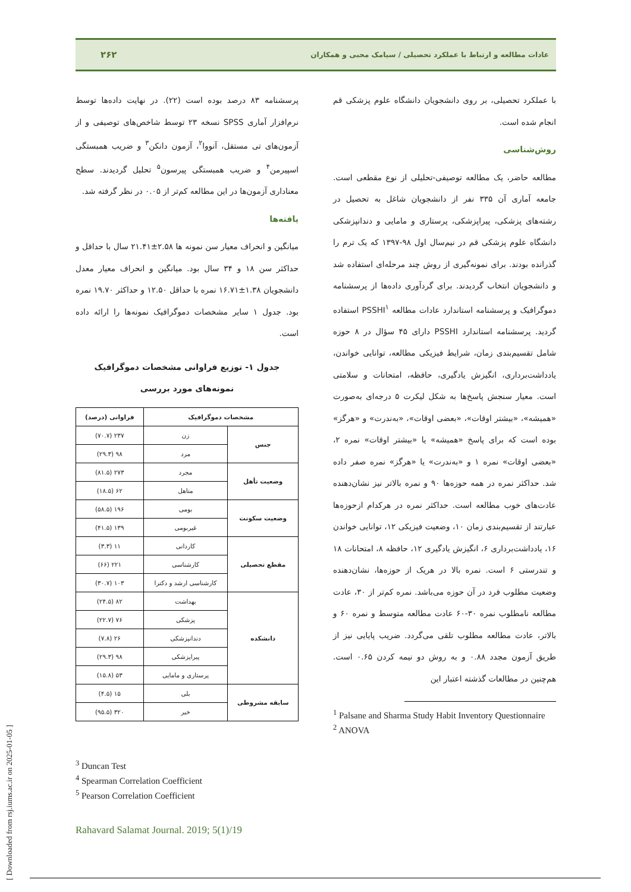عادات مطالعه و ارتباط با عملکرد تحصیلی / سیامک محبی و همکاران ۲۶۲
با عملکرد تحصیلی، بر روی دانشجویان دانشگاه علوم پزشکی قم انجام شده است.
روش‌شناسی
مطالعه حاضر، یک مطالعه توصیفی-تحلیلی از نوع مقطعی است. جامعه آماری آن ۳۳۵ نفر از دانشجویان شاغل به تحصیل در رشته‌های پزشکی، پیراپزشکی، پرستاری و مامایی و دندانپزشکی دانشگاه علوم پزشکی قم در نیم‌سال اول ۹۸-۱۳۹۷ که یک ترم را گذرانده بودند. برای نمونه‌گیری از روش چند مرحله‌ای استفاده شد و دانشجویان انتخاب گردیدند. برای گردآوری داده‌ها از پرسشنامه دموگرافیک و پرسشنامه استاندارد عادات مطالعه PSSHI<sup>۱</sup> استفاده گردید. پرسشنامه استاندارد PSSHI دارای ۴۵ سؤال در ۸ حوزه شامل تقسیم‌بندی زمان، شرایط فیزیکی مطالعه، توانایی خواندن، یادداشت‌برداری، انگیزش یادگیری، حافظه، امتحانات و سلامتی است. معیار سنجش پاسخ‌ها به شکل لیکرت ۵ درجه‌ای به‌صورت «همیشه»، «بیشتر اوقات»، «بعضی اوقات»، «به‌ندرت» و «هرگز» بوده است که برای پاسخ «همیشه» یا «بیشتر اوقات» نمره ۲، «بعضی اوقات» نمره ۱ و «به‌ندرت» یا «هرگز» نمره صفر داده شد. حداکثر نمره در همه حوزه‌ها ۹۰ و نمره بالاتر نیز نشان‌دهنده عادت‌های خوب مطالعه است. حداکثر نمره در هرکدام ازحوزه‌ها عبارتند از تقسیم‌بندی زمان ۱۰، وضعیت فیزیکی ۱۲، توانایی خواندن ۱۶، یادداشت‌برداری ۶، انگیزش یادگیری ۱۲، حافظه ۸، امتحانات ۱۸ و تندرستی ۶ است. نمره بالا در هریک از حوزه‌ها، نشان‌دهنده وضعیت مطلوب فرد در آن حوزه می‌باشد. نمره کم‌تر از ۳۰، عادت مطالعه نامطلوب نمره ۳۰-۶۰ عادت مطالعه متوسط و نمره ۶۰ و بالاتر، عادت مطالعه مطلوب تلقی می‌گردد. ضریب پایایی نیز از طریق آزمون مجدد ۰.۸۸ و به روش دو نیمه کردن ۰.۶۵ است. هم‌چنین در مطالعات گذشته اعتبار این
<sup>1</sup> Palsane and Sharma Study Habit Inventory Questionnaire
<sup>2</sup> ANOVA
پرسشنامه ۸۳ درصد بوده است (۲۲). در نهایت داده‌ها توسط نرم‌افزار آماری SPSS نسخه ۲۳ توسط شاخص‌های توصیفی و از آزمون‌های تی مستقل، آنووا<sup>۲</sup>، آزمون دانکن<sup>۳</sup> و ضریب همبستگی اسپیرمن<sup>۴</sup> و ضریب همبستگی پیرسون<sup>۵</sup> تحلیل گردیدند. سطح معناداری آزمون‌ها در این مطالعه کم‌تر از ۰.۰۵ در نظر گرفته شد.
یافته‌ها
میانگین و انحراف معیار سن نمونه ها ۲.۵۸±۲۱.۴۱ سال با حداقل و حداکثر سن ۱۸ و ۳۴ سال بود. میانگین و انحراف معیار معدل دانشجویان ۱.۳۸±۱۶.۷۱ نمره با حداقل ۱۲.۵۰ و حداکثر ۱۹.۷۰ نمره بود. جدول ۱ سایر مشخصات دموگرافیک نمونه‌ها را ارائه داده است.
جدول ۱- توزیع فراوانی مشخصات دموگرافیک نمونه‌های مورد بررسی
| مشخصات دموگرافیک | | فراوانی (درصد) |
| --- | --- | --- |
| جنس | زن | ۲۳۷ (۷۰.۷) |
| | مرد | ۹۸ (۲۹.۳) |
| وضعیت تأهل | مجرد | ۲۷۳ (۸۱.۵) |
| | متاهل | ۶۲ (۱۸.۵) |
| وضعیت سکونت | بومی | ۱۹۶ (۵۸.۵) |
| | غیربومی | ۱۳۹ (۴۱.۵) |
| مقطع تحصیلی | کاردانی | ۱۱ (۳.۳) |
| | کارشناسی | ۲۲۱ (۶۶) |
| | کارشناسی ارشد و دکترا | ۱۰۳ (۳۰.۷) |
| دانشکده | بهداشت | ۸۲ (۲۴.۵) |
| | پزشکی | ۷۶ (۲۲.۷) |
| | دندانپزشکی | ۲۶ (۷.۸) |
| | پیراپزشکی | ۹۸ (۲۹.۳) |
| | پرستاری و مامایی | ۵۳ (۱۵.۸) |
| سابقه مشروطی | بلی | ۱۵ (۴.۵) |
| | خیر | ۳۲۰ (۹۵.۵) |
<sup>3</sup> Duncan Test
<sup>4</sup> Spearman Correlation Coefficient
<sup>5</sup> Pearson Correlation Coefficient
Rahavard Salamat Journal. 2019; 5(1)/19
[ Downloaded from rsj.iums.ac.ir on 2025-01-05 ]